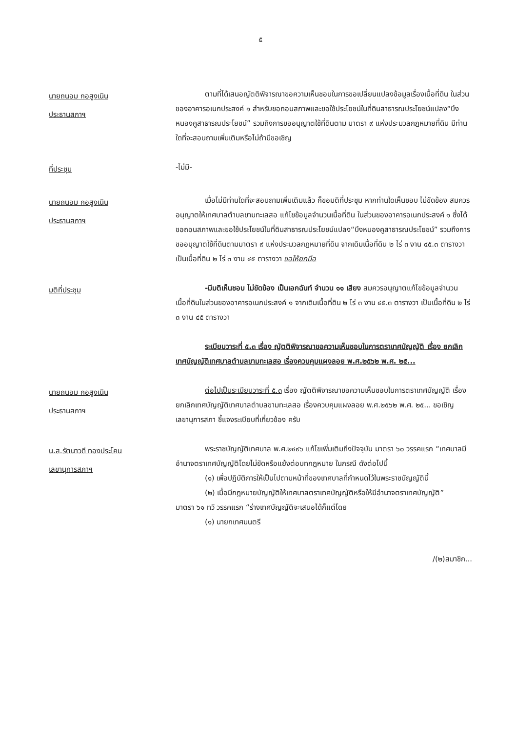๕
นายถนอม กอสูงเนิน
ประธานสภาฯ
ตามที่ได้เสนอญัตติพิจารณาขอความเห็นชอบในการขอเปลี่ยนแปลงข้อมูลเรื่องเนื้อที่ดิน ในส่วนของอาคารอเนกประสงค์ ๑ สำหรับขอถอนสภาพและขอใช้ประโยชน์ในที่ดินสาธารณประโยชน์แปลง“บึงหนองคูสาธารณประโยชน์” รวมถึงการขออนุญาตใช้ที่ดินตาม มาตรา ๙ แห่งประมวลกฎหมายที่ดิน มีท่านใดที่จะสอบถามเพิ่มเติมหรือไม่ถ้ามีขอเชิญ
ที่ประชุม
-ไม่มี-
นายถนอม กอสูงเนิน
ประธานสภาฯ
เมื่อไม่มีท่านใดที่จะสอบถามเพิ่มเติมแล้ว ก็ขอมติที่ประชุม หากท่านใดเห็นชอบ ไม่ขัดข้อง สมควรอนุญาตให้เทศบาลตำบลขามทะเลสอ แก้ไขข้อมูลจำนวนเนื้อที่ดิน ในส่วนของอาคารอเนกประสงค์ ๑ ซึ่งได้ขอถอนสภาพและขอใช้ประโยชน์ในที่ดินสาธารณประโยชน์แปลง“บึงหนองคูสาธารณประโยชน์” รวมถึงการขออนุญาตใช้ที่ดินตามมาตรา ๙ แห่งประมวลกฎหมายที่ดิน จากเดิมเนื้อที่ดิน ๒ ไร่ ๓ งาน ๔๕.๓ ตารางวา เป็นเนื้อที่ดิน ๒ ไร่ ๓ งาน ๔๕ ตารางวา ขอให้ยกมือ
มติที่ประชุม
-มีมติเห็นชอบ ไม่ขัดข้อง เป็นเอกฉันท์ จำนวน ๑๑ เสียง สมควรอนุญาตแก้ไขข้อมูลจำนวนเนื้อที่ดินในส่วนของอาคารอเนกประสงค์ ๑ จากเดิมเนื้อที่ดิน ๒ ไร่ ๓ งาน ๔๕.๓ ตารางวา เป็นเนื้อที่ดิน ๒ ไร่ ๓ งาน ๔๕ ตารางวา
ระเบียบวาระที่ ๕.๓ เรื่อง ญัตติพิจารณาขอความเห็นชอบในการตราเทศบัญญัติ เรื่อง ยกเลิกเทศบัญญัติเทศบาลตำบลขามทะเลสอ เรื่องควบคุมแผงลอย พ.ศ.๒๕๖๒ พ.ศ. ๒๕...
นายถนอม กอสูงเนิน
ประธานสภาฯ
ต่อไปเป็นระเบียบวาระที่ ๕.๓ เรื่อง ญัตติพิจารณาขอความเห็นชอบในการตราเทศบัญญัติ เรื่อง ยกเลิกเทศบัญญัติเทศบาลตำบลขามทะเลสอ เรื่องควบคุมแผงลอย พ.ศ.๒๕๖๒ พ.ศ. ๒๕... ขอเชิญ เลขานุการสภา ชี้แจงระเบียบที่เกี่ยวข้อง ครับ
น.ส.รัตนาวดี ทองประโคน
เลขานุการสภาฯ
พระราชบัญญัติเทศบาล พ.ศ.๒๔๙๖ แก้ไขเพิ่มเติมถึงปัจจุบัน มาตรา ๖๐ วรรคแรก “เทศบาลมีอำนาจตราเทศบัญญัติโดยไม่ขัดหรือแย้งต่อบทกฎหมาย ในกรณี ดังต่อไปนี้
(๑) เพื่อปฏิบัติการให้เป็นไปตามหน้าที่ของเทศบาลที่กำหนดไว้ในพระราชบัญญัตินี้
(๒) เมื่อมีกฎหมายบัญญัติให้เทศบาลตราเทศบัญญัติหรือให้มีอำนาจตราเทศบัญญัติ”
มาตรา ๖๑ ทวิ วรรคแรก “ร่างเทศบัญญัติจะเสนอได้ก็แต่โดย
(๑) นายกเทศมนตรี
/(๒)สมาชิก...